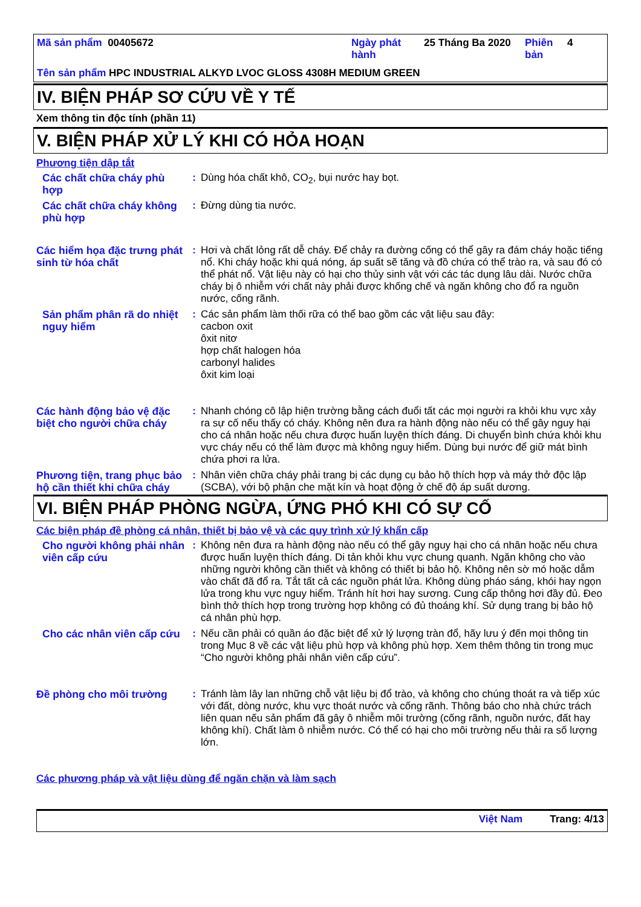Mã sản phẩm 00405672 Ngày phát hành
25 Tháng Ba 2020 Phiên bản
4
Tên sản phẩm HPC INDUSTRIAL ALKYD LVOC GLOSS 4308H MEDIUM GREEN
IV. BIỆN PHÁP SƠ CỨU VỀ Y TẾ
Xem thông tin độc tính (phần 11)
V. BIỆN PHÁP XỬ LÝ KHI CÓ HỎA HOẠN
Phương tiện dập tắt
Các chất chữa cháy phù hợp
: Dùng hóa chất khô, CO<sub>2</sub>, bụi nước hay bọt.
Các chất chữa cháy không phù hợp
: Đừng dùng tia nước.
Các hiểm họa đặc trưng phát sinh từ hóa chất
: Hơi và chất lỏng rất dễ cháy. Để chảy ra đường cống có thể gây ra đám cháy hoặc tiếng nổ. Khi cháy hoặc khi quá nóng, áp suất sẽ tăng và đồ chứa có thể trào ra, và sau đó có thể phát nổ. Vật liệu này có hại cho thủy sinh vật với các tác dụng lâu dài. Nước chữa cháy bị ô nhiễm với chất này phải được khống chế và ngăn không cho đổ ra nguồn nước, cống rãnh.
Sản phẩm phân rã do nhiệt nguy hiểm
: Các sản phẩm làm thối rữa có thể bao gồm các vật liệu sau đây:
cacbon oxit
ôxit nitơ
hợp chất halogen hóa
carbonyl halides
ôxit kim loại
Các hành động bảo vệ đặc biệt cho người chữa cháy
: Nhanh chóng cô lập hiện trường bằng cách đuổi tất các mọi người ra khỏi khu vực xảy ra sự cố nếu thấy có cháy. Không nên đưa ra hành động nào nếu có thể gây nguy hại cho cá nhân hoặc nếu chưa được huấn luyện thích đáng. Di chuyển bình chứa khỏi khu vực cháy nếu có thể làm được mà không nguy hiểm. Dùng bụi nước để giữ mát bình chứa phơi ra lửa.
Phương tiện, trang phục bảo hộ cần thiết khi chữa cháy
: Nhân viên chữa cháy phải trang bị các dụng cụ bảo hộ thích hợp và máy thở độc lập (SCBA), với bộ phận che mặt kín và hoạt động ở chế độ áp suất dương.
VI. BIỆN PHÁP PHÒNG NGỪA, ỨNG PHÓ KHI CÓ SỰ CỐ
Các biện pháp đề phòng cá nhân, thiết bị bảo vệ và các quy trình xử lý khẩn cấp
Cho người không phải nhân viên cấp cứu
: Không nên đưa ra hành động nào nếu có thể gây nguy hại cho cá nhân hoặc nếu chưa được huấn luyện thích đáng. Di tản khỏi khu vực chung quanh. Ngăn không cho vào những người không cần thiết và không có thiết bị bảo hộ. Không nên sờ mó hoặc dẫm vào chất đã đổ ra. Tắt tất cả các nguồn phát lửa. Không dùng pháo sáng, khói hay ngọn lửa trong khu vực nguy hiểm. Tránh hít hơi hay sương. Cung cấp thông hơi đầy đủ. Đeo bình thở thích hợp trong trường hợp không có đủ thoáng khí. Sử dụng trang bị bảo hộ cá nhân phù hợp.
Cho các nhân viên cấp cứu
: Nếu cần phải có quần áo đặc biệt để xử lý lượng tràn đổ, hãy lưu ý đến mọi thông tin trong Mục 8 về các vật liệu phù hợp và không phù hợp. Xem thêm thông tin trong mục “Cho người không phải nhân viên cấp cứu”.
Đề phòng cho môi trường : Tránh làm lây lan những chỗ vật liệu bị đổ trào, và không cho chúng thoát ra và tiếp xúc với đất, dòng nước, khu vực thoát nước và cống rãnh. Thông báo cho nhà chức trách liên quan nếu sản phẩm đã gây ô nhiễm môi trường (cống rãnh, nguồn nước, đất hay không khí). Chất làm ô nhiễm nước. Có thể có hại cho môi trường nếu thải ra số lượng lớn.
Các phương pháp và vật liệu dùng để ngăn chặn và làm sạch
Việt Nam Trang: 4/13